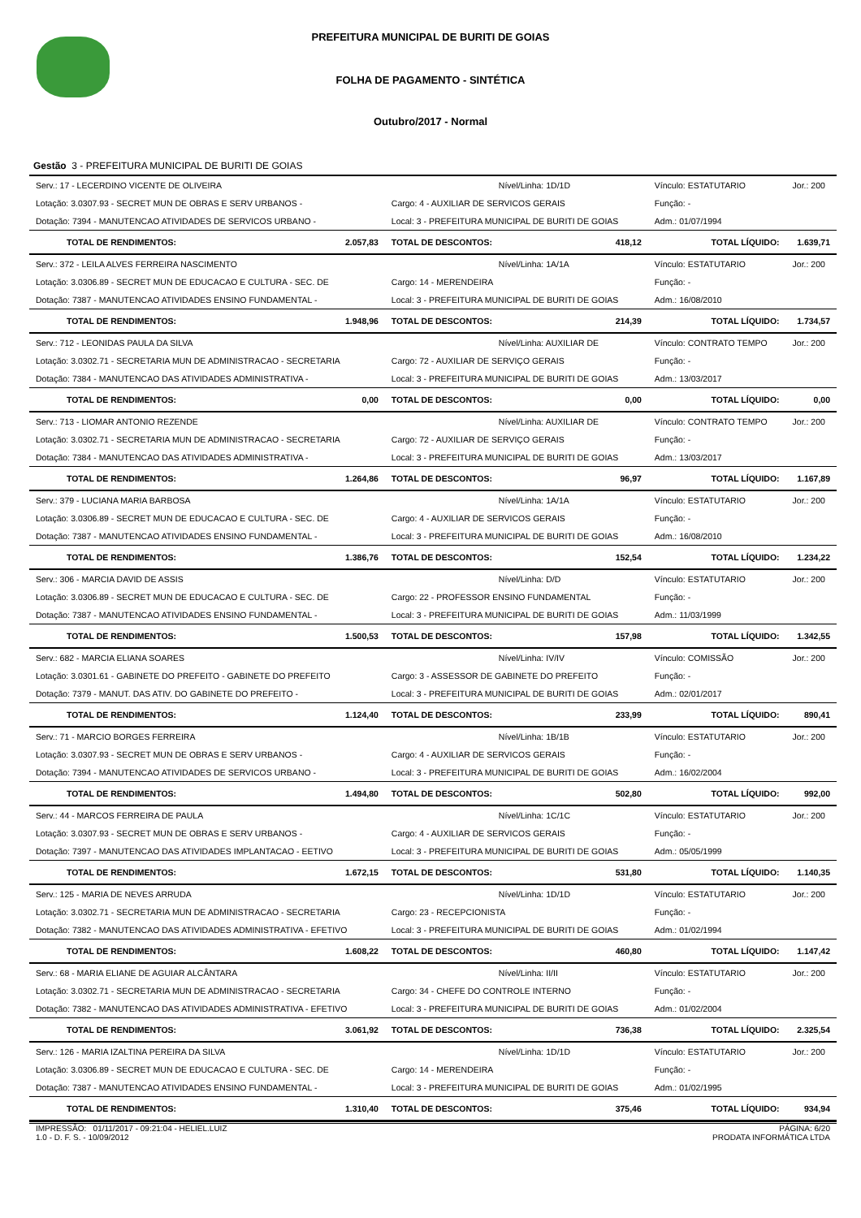PREFEITURA MUNICIPAL DE BURITI DE GOIAS
FOLHA DE PAGAMENTO - SINTÉTICA
Outubro/2017 - Normal
Gestão 3 - PREFEITURA MUNICIPAL DE BURITI DE GOIAS
| Serv.: 17 - LECERDINO VICENTE DE OLIVEIRA | Nível/Linha: 1D/1D | | Vínculo: ESTATUTARIO | Jor.: 200 |
| Lotação: 3.0307.93 - SECRET MUN DE OBRAS E SERV URBANOS - | Cargo: 4 - AUXILIAR DE SERVICOS GERAIS | | Função: - | |
| Dotação: 7394 - MANUTENCAO ATIVIDADES DE SERVICOS URBANO - | Local: 3 - PREFEITURA MUNICIPAL DE BURITI DE GOIAS | | Adm.: 01/07/1994 | |
| TOTAL DE RENDIMENTOS: 2.057,83 | TOTAL DE DESCONTOS: | 418,12 | TOTAL LÍQUIDO: | 1.639,71 |
| Serv.: 372 - LEILA ALVES FERREIRA NASCIMENTO | Nível/Linha: 1A/1A | | Vínculo: ESTATUTARIO | Jor.: 200 |
| Lotação: 3.0306.89 - SECRET MUN DE EDUCACAO E CULTURA - SEC. DE | Cargo: 14 - MERENDEIRA | | Função: - | |
| Dotação: 7387 - MANUTENCAO ATIVIDADES ENSINO FUNDAMENTAL - | Local: 3 - PREFEITURA MUNICIPAL DE BURITI DE GOIAS | | Adm.: 16/08/2010 | |
| TOTAL DE RENDIMENTOS: 1.948,96 | TOTAL DE DESCONTOS: | 214,39 | TOTAL LÍQUIDO: | 1.734,57 |
| Serv.: 712 - LEONIDAS PAULA DA SILVA | Nível/Linha: AUXILIAR DE | | Vínculo: CONTRATO TEMPO | Jor.: 200 |
| Lotação: 3.0302.71 - SECRETARIA MUN DE ADMINISTRACAO - SECRETARIA | Cargo: 72 - AUXILIAR DE SERVIÇO GERAIS | | Função: - | |
| Dotação: 7384 - MANUTENCAO DAS ATIVIDADES ADMINISTRATIVA - | Local: 3 - PREFEITURA MUNICIPAL DE BURITI DE GOIAS | | Adm.: 13/03/2017 | |
| TOTAL DE RENDIMENTOS: 0,00 | TOTAL DE DESCONTOS: | 0,00 | TOTAL LÍQUIDO: | 0,00 |
| Serv.: 713 - LIOMAR ANTONIO REZENDE | Nível/Linha: AUXILIAR DE | | Vínculo: CONTRATO TEMPO | Jor.: 200 |
| Lotação: 3.0302.71 - SECRETARIA MUN DE ADMINISTRACAO - SECRETARIA | Cargo: 72 - AUXILIAR DE SERVIÇO GERAIS | | Função: - | |
| Dotação: 7384 - MANUTENCAO DAS ATIVIDADES ADMINISTRATIVA - | Local: 3 - PREFEITURA MUNICIPAL DE BURITI DE GOIAS | | Adm.: 13/03/2017 | |
| TOTAL DE RENDIMENTOS: 1.264,86 | TOTAL DE DESCONTOS: | 96,97 | TOTAL LÍQUIDO: | 1.167,89 |
| Serv.: 379 - LUCIANA MARIA BARBOSA | Nível/Linha: 1A/1A | | Vínculo: ESTATUTARIO | Jor.: 200 |
| Lotação: 3.0306.89 - SECRET MUN DE EDUCACAO E CULTURA - SEC. DE | Cargo: 4 - AUXILIAR DE SERVICOS GERAIS | | Função: - | |
| Dotação: 7387 - MANUTENCAO ATIVIDADES ENSINO FUNDAMENTAL - | Local: 3 - PREFEITURA MUNICIPAL DE BURITI DE GOIAS | | Adm.: 16/08/2010 | |
| TOTAL DE RENDIMENTOS: 1.386,76 | TOTAL DE DESCONTOS: | 152,54 | TOTAL LÍQUIDO: | 1.234,22 |
| Serv.: 306 - MARCIA DAVID DE ASSIS | Nível/Linha: D/D | | Vínculo: ESTATUTARIO | Jor.: 200 |
| Lotação: 3.0306.89 - SECRET MUN DE EDUCACAO E CULTURA - SEC. DE | Cargo: 22 - PROFESSOR ENSINO FUNDAMENTAL | | Função: - | |
| Dotação: 7387 - MANUTENCAO ATIVIDADES ENSINO FUNDAMENTAL - | Local: 3 - PREFEITURA MUNICIPAL DE BURITI DE GOIAS | | Adm.: 11/03/1999 | |
| TOTAL DE RENDIMENTOS: 1.500,53 | TOTAL DE DESCONTOS: | 157,98 | TOTAL LÍQUIDO: | 1.342,55 |
| Serv.: 682 - MARCIA ELIANA SOARES | Nível/Linha: IV/IV | | Vínculo: COMISSÃO | Jor.: 200 |
| Lotação: 3.0301.61 - GABINETE DO PREFEITO - GABINETE DO PREFEITO | Cargo: 3 - ASSESSOR DE GABINETE DO PREFEITO | | Função: - | |
| Dotação: 7379 - MANUT. DAS ATIV. DO GABINETE DO PREFEITO - | Local: 3 - PREFEITURA MUNICIPAL DE BURITI DE GOIAS | | Adm.: 02/01/2017 | |
| TOTAL DE RENDIMENTOS: 1.124,40 | TOTAL DE DESCONTOS: | 233,99 | TOTAL LÍQUIDO: | 890,41 |
| Serv.: 71 - MARCIO BORGES FERREIRA | Nível/Linha: 1B/1B | | Vínculo: ESTATUTARIO | Jor.: 200 |
| Lotação: 3.0307.93 - SECRET MUN DE OBRAS E SERV URBANOS - | Cargo: 4 - AUXILIAR DE SERVICOS GERAIS | | Função: - | |
| Dotação: 7394 - MANUTENCAO ATIVIDADES DE SERVICOS URBANO - | Local: 3 - PREFEITURA MUNICIPAL DE BURITI DE GOIAS | | Adm.: 16/02/2004 | |
| TOTAL DE RENDIMENTOS: 1.494,80 | TOTAL DE DESCONTOS: | 502,80 | TOTAL LÍQUIDO: | 992,00 |
| Serv.: 44 - MARCOS FERREIRA DE PAULA | Nível/Linha: 1C/1C | | Vínculo: ESTATUTARIO | Jor.: 200 |
| Lotação: 3.0307.93 - SECRET MUN DE OBRAS E SERV URBANOS - | Cargo: 4 - AUXILIAR DE SERVICOS GERAIS | | Função: - | |
| Dotação: 7397 - MANUTENCAO DAS ATIVIDADES IMPLANTACAO - EETIVO | Local: 3 - PREFEITURA MUNICIPAL DE BURITI DE GOIAS | | Adm.: 05/05/1999 | |
| TOTAL DE RENDIMENTOS: 1.672,15 | TOTAL DE DESCONTOS: | 531,80 | TOTAL LÍQUIDO: | 1.140,35 |
| Serv.: 125 - MARIA DE NEVES ARRUDA | Nível/Linha: 1D/1D | | Vínculo: ESTATUTARIO | Jor.: 200 |
| Lotação: 3.0302.71 - SECRETARIA MUN DE ADMINISTRACAO - SECRETARIA | Cargo: 23 - RECEPCIONISTA | | Função: - | |
| Dotação: 7382 - MANUTENCAO DAS ATIVIDADES ADMINISTRATIVA - EFETIVO | Local: 3 - PREFEITURA MUNICIPAL DE BURITI DE GOIAS | | Adm.: 01/02/1994 | |
| TOTAL DE RENDIMENTOS: 1.608,22 | TOTAL DE DESCONTOS: | 460,80 | TOTAL LÍQUIDO: | 1.147,42 |
| Serv.: 68 - MARIA ELIANE DE AGUIAR ALCÂNTARA | Nível/Linha: II/II | | Vínculo: ESTATUTARIO | Jor.: 200 |
| Lotação: 3.0302.71 - SECRETARIA MUN DE ADMINISTRACAO - SECRETARIA | Cargo: 34 - CHEFE DO CONTROLE INTERNO | | Função: - | |
| Dotação: 7382 - MANUTENCAO DAS ATIVIDADES ADMINISTRATIVA - EFETIVO | Local: 3 - PREFEITURA MUNICIPAL DE BURITI DE GOIAS | | Adm.: 01/02/2004 | |
| TOTAL DE RENDIMENTOS: 3.061,92 | TOTAL DE DESCONTOS: | 736,38 | TOTAL LÍQUIDO: | 2.325,54 |
| Serv.: 126 - MARIA IZALTINA PEREIRA DA SILVA | Nível/Linha: 1D/1D | | Vínculo: ESTATUTARIO | Jor.: 200 |
| Lotação: 3.0306.89 - SECRET MUN DE EDUCACAO E CULTURA - SEC. DE | Cargo: 14 - MERENDEIRA | | Função: - | |
| Dotação: 7387 - MANUTENCAO ATIVIDADES ENSINO FUNDAMENTAL - | Local: 3 - PREFEITURA MUNICIPAL DE BURITI DE GOIAS | | Adm.: 01/02/1995 | |
| TOTAL DE RENDIMENTOS: 1.310,40 | TOTAL DE DESCONTOS: | 375,46 | TOTAL LÍQUIDO: | 934,94 |
IMPRESSÃO: 01/11/2017 - 09:21:04 - HELIEL.LUIZ
1.0 - D. F. S. - 10/09/2012
PÁGINA: 6/20
PRODATA INFORMÁTICA LTDA